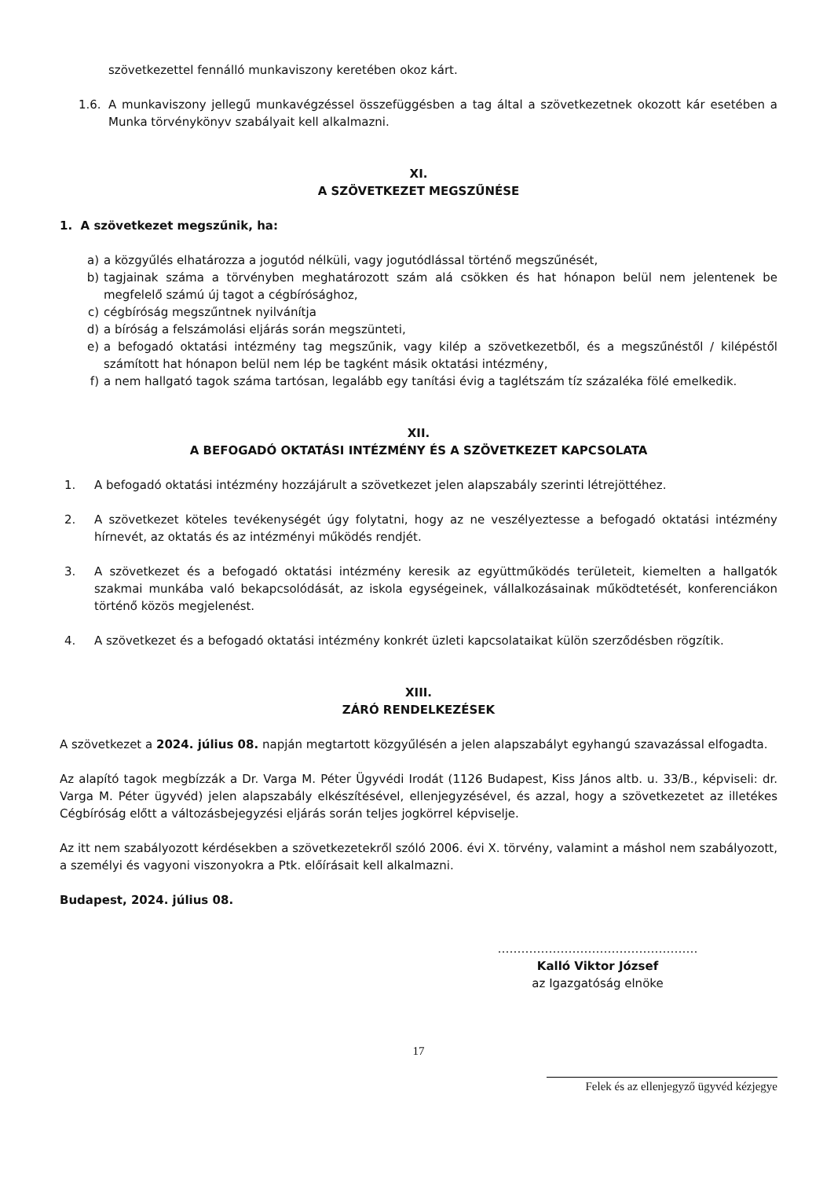szövetkezettel fennálló munkaviszony keretében okoz kárt.
1.6. A munkaviszony jellegű munkavégzéssel összefüggésben a tag által a szövetkezetnek okozott kár esetében a Munka törvénykönyv szabályait kell alkalmazni.
XI.
A SZÖVETKEZET MEGSZŰNÉSE
1. A szövetkezet megszűnik, ha:
a) a közgyűlés elhatározza a jogutód nélküli, vagy jogutódlással történő megszűnését,
b) tagjainak száma a törvényben meghatározott szám alá csökken és hat hónapon belül nem jelentenek be megfelelő számú új tagot a cégbírósághoz,
c) cégbíróság megszűntnek nyilvánítja
d) a bíróság a felszámolási eljárás során megszünteti,
e) a befogadó oktatási intézmény tag megszűnik, vagy kilép a szövetkezetből, és a megszűnéstől / kilépéstől számított hat hónapon belül nem lép be tagként másik oktatási intézmény,
f) a nem hallgató tagok száma tartósan, legalább egy tanítási évig a taglétszám tíz százaléka fölé emelkedik.
XII.
A BEFOGADÓ OKTATÁSI INTÉZMÉNY ÉS A SZÖVETKEZET KAPCSOLATA
1. A befogadó oktatási intézmény hozzájárult a szövetkezet jelen alapszabály szerinti létrejöttéhez.
2. A szövetkezet köteles tevékenységét úgy folytatni, hogy az ne veszélyeztesse a befogadó oktatási intézmény hírnevét, az oktatás és az intézményi működés rendjét.
3. A szövetkezet és a befogadó oktatási intézmény keresik az együttműködés területeit, kiemelten a hallgatók szakmai munkába való bekapcsolódását, az iskola egységeinek, vállalkozásainak működtetését, konferenciákon történő közös megjelenést.
4. A szövetkezet és a befogadó oktatási intézmény konkrét üzleti kapcsolataikat külön szerződésben rögzítik.
XIII.
ZÁRÓ RENDELKEZÉSEK
A szövetkezet a 2024. július 08. napján megtartott közgyűlésén a jelen alapszabályt egyhangú szavazással elfogadta.
Az alapító tagok megbízzák a Dr. Varga M. Péter Ügyvédi Irodát (1126 Budapest, Kiss János altb. u. 33/B., képviseli: dr. Varga M. Péter ügyvéd) jelen alapszabály elkészítésével, ellenjegyzésével, és azzal, hogy a szövetkezetet az illetékes Cégbíróság előtt a változásbejegyzési eljárás során teljes jogkörrel képviselje.
Az itt nem szabályozott kérdésekben a szövetkezetekről szóló 2006. évi X. törvény, valamint a máshol nem szabályozott, a személyi és vagyoni viszonyokra a Ptk. előírásait kell alkalmazni.
Budapest, 2024. július 08.
……………………………………………
Kalló Viktor József
az Igazgatóság elnöke
17
Felek és az ellenjegyző ügyvéd kézjegye